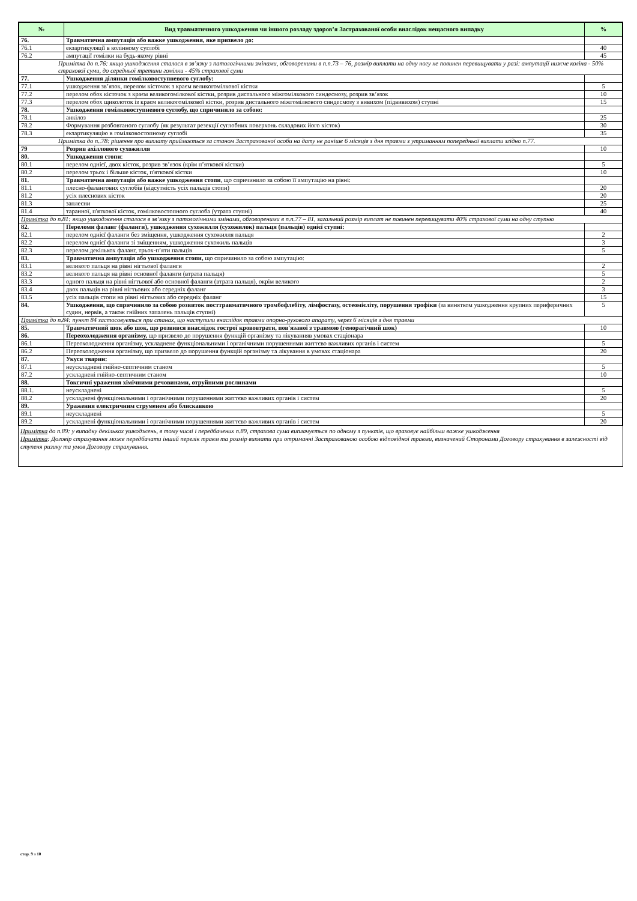| № | Вид травматичного ушкодження чи іншого розладу здоров’я Застрахованої особи внаслідок нещасного випадку | % |
| --- | --- | --- |
| 76. | Травматична ампутація або важке ушкодження, яке призвело до: | |
| 76.1 | екзартикуляції в колінному суглобі | 40 |
| 76.2 | ампутації гомілки на будь-якому рівні | 45 |
| Примітка до п.76: якщо ушкодження сталося в зв’язку з патологічними змінами, обговореними в п.п.73 – 76, розмір виплати на одну ногу не повинен перевищувати у разі: ампутації нижче коліна - 50% страхової суми, до середньої третини гомілки - 45% страхової суми | | |
| 77. | Ушкодження ділянки гомілковоступневого суглобу: | |
| 77.1 | ушкодження зв’язок, перелом кісточок з краєм великогомілкової кістки | 5 |
| 77.2 | перелом обох кісточок з краєм великогомілкової кістки, розрив дистального міжгомілкового синдесмозу, розрив зв’язок | 10 |
| 77.3 | перелом обох щиколоток із краєм великогомілкової кістки, розрив дистального міжгомілкового синдесмозу з вивихом (підвивихом) ступні | 15 |
| 78. | Ушкодження гомілковоступневого суглобу, що спричинило за собою: | |
| 78.1 | анкілоз | 25 |
| 78.2 | Формування розбовтаного суглобу (як результат резекції суглобних поверхонь складових його кісток) | 30 |
| 78.3 | екзартикуляцію в гомілковостопному суглобі | 35 |
| Примітка до п..78: рішення про виплату приймається за станом Застрахованої особи на дату не раніше 6 місяців з дня травми з утриманням попередньої виплати згідно п.77. | | |
| 79 | Розрив ахіллового сухожилля | 10 |
| 80. | Ушкодження стопи : | |
| 80.1 | перелом однієї, двох кісток, розрив зв’язок (крім п’яткової кістки) | 5 |
| 80.2 | перелом трьох і більше кісток, п'яткової кістки | 10 |
| 81. | Травматична ампутація або важке ушкодження стопи , що спричинило за собою її ампутацію на рівні: | |
| 81.1 | плесно-фалангових суглобів (відсутність усіх пальців стопи) | 20 |
| 81.2 | усіх плеснових кісток | 20 |
| 81.3 | заплесни | 25 |
| 81.4 | таранної, п'яткової кісток, гомілковостопного суглоба (утрата ступні) | 40 |
| Примітка до п.81: якщо ушкодження сталося в зв’язку з патологічними змінами, обговореними в п.п.77 – 81, загальний розмір виплат не повинен перевищувати 40% страхової суми на одну ступню | | |
| 82. | Переломи фаланг (фаланги), ушкодження сухожилля (сухожилок) пальця (пальців) однієї ступні: | |
| 82.1 | перелом однієї фаланги без зміщення, ушкодження сухожилля пальця | 2 |
| 82.2 | перелом однієї фаланги зі зміщенням, ушкодження сухожиль пальців | 3 |
| 82.3 | перелом декількох фаланг, трьох-п’яти пальців | 5 |
| 83. | Травматична ампутація або ушкодження стопи, що спричинило за собою ампутацію: | |
| 83.1 | великого пальця на рівні нігтьової фаланги | 2 |
| 83.2 | великого пальця на рівні основної фаланги (втрата пальця) | 5 |
| 83.3 | одного пальця на рівні нігтьової або основної фаланги (втрата пальця), окрім великого | 2 |
| 83.4 | двох пальців на рівні нігтьових або середніх фаланг | 3 |
| 83.5 | усіх пальців стопи на рівні нігтьових або середніх фаланг | 15 |
| 84. | Ушкодження, що спричинило за собою розвиток посттравматичного тромбофлебіту, лімфостазу, остеомієліту, порушення трофіки (за винятком ушкодження крупних периферичних судин, нервів, а також гнійних запалень пальців ступні) | 5 |
| Примітка до п.84: пункт 84 застосовується при станах, що наступили внаслідок травми опорно-рухового апарату, через 6 місяців з дня травми | | |
| 85. | Травматичний шок або шок, що розвився внаслідок гострої крововтрати, пов'язаної з травмою (геморагічний шок) | 10 |
| 86. | Переохолодження організму, що призвело до порушення функцій організму та лікуванняв умовах стаціонара | |
| 86.1 | Переохолодження організму, ускладнене функціональними і органічними порушеннями життєво важливих органів і систем | 5 |
| 86.2 | Переохолодження організму, що призвело до порушення функцій організму та лікування в умовах стаціонара | 20 |
| 87. | Укуси тварин: | |
| 87.1 | неускладнені гнійно-септичним станом | 5 |
| 87.2 | ускладнені гнійно-септичним станом | 10 |
| 88. | Токсичні ураження хімічними речовинами, отруйними рослинами | |
| 88.1. | неускладнені | 5 |
| 88.2 | ускладнені функціональними і органічними порушеннями життєво важливих органів і систем | 20 |
| 89. | Ураження електричним струменем або блискавкою | |
| 89.1 | неускладнені | 5 |
| 89.2 | ускладнені функціональними і органічними порушеннями життєво важливих органів і систем | 20 |
Примітка до п.89: у випадку декількох ушкоджень, в тому числі і передбачених п.89, страхова сума виплачується по одному з пунктів, що враховує найбільш важке ушкодження
Примітка: Договір страхування може передбачати інший перелік травм та розмір виплати при отриманні Застрахованою особою відповідної травми, визначений Сторонами Договору страхування в залежності від ступеня ризику та умов Договору страхування.
стор. 9 з 10